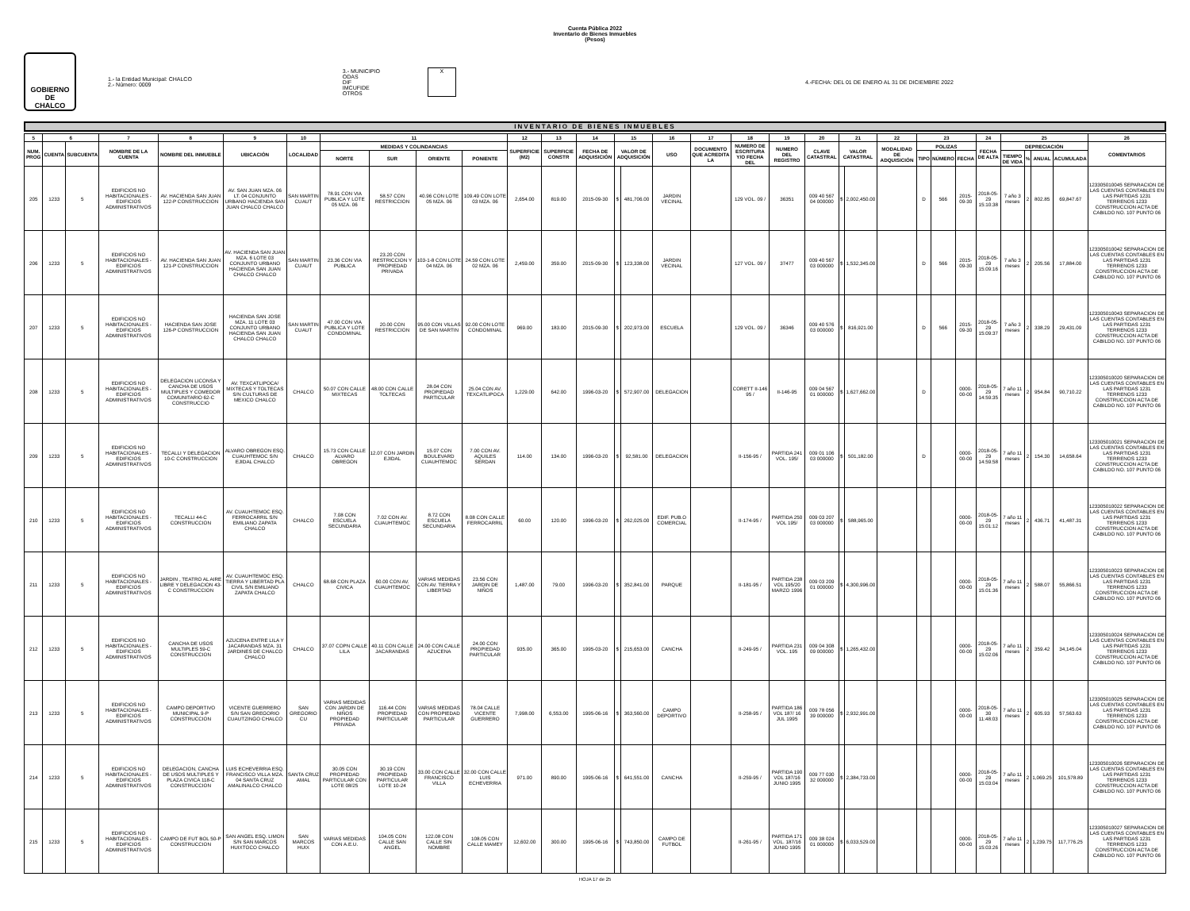Cuenta Pública 2022
Inventario de Bienes Inmuebles
(Pesos)
GOBIERNO DE
CHALCO
1.- la Entidad Municipal: CHALCO
2.- Número: 0009
3.- MUNICIPIO
ODAS
DIF
IMCUFIDE
OTROS
X
4.-FECHA: DEL 01 DE ENERO AL 31 DE DICIEMBRE 2022
INVENTARIO DE BIENES INMUEBLES
| 5 | 6 | | 7 | 8 | 9 | 10 | 11 | | | | 12 | 13 | 14 | 15 | | 16 | 17 | 18 | 19 | 20 | 21 | | 22 | 23 | | | 24 | 25 | | | | 26 |
| --- | --- | --- | --- | --- | --- | --- | --- | --- | --- | --- | --- | --- | --- | --- | --- | --- | --- | --- | --- | --- | --- | --- | --- | --- | --- | --- | --- | --- | --- | --- | --- | --- |
| NUM. PROG | CUENTA | SUBCUENTA | NOMBRE DE LA CUENTA | NOMBRE DEL INMUEBLE | UBICACIÓN | LOCALIDAD | MEDIDAS Y COLINDANCIAS | | | | SUPERFICIE (M2) | SUPERFICIE CONSTR | FECHA DE ADQUISICIÓN | VALOR DE ADQUISICIÓN | | USO | DOCUMENTO QUE ACREDITA LA | NUMERO DE ESCRITURA Y/O FECHA DEL | NUMERO DEL REGISTRO | CLAVE CATASTRAL | VALOR CATASTRAL | | MODALIDAD DE ADQUISICIÓN | POLIZAS | | | FECHA DE ALTA | DEPRECIACIÓN | | | | COMENTARIOS |
| | | | | | | | NORTE | SUR | ORIENTE | PONIENTE | | | | | | | | | | | | | | TIPO | NÚMERO | FECHA | | TIEMPO DE VIDA | % | ANUAL | ACUMULADA | |
| 205 | 1233 | 5 | EDIFICIOS NO HABITACIONALES - EDIFICIOS ADMINISTRATIVOS | AV. HACIENDA SAN JUAN 122-P CONSTRUCCION | AV. SAN JUAN MZA. 06 LT. 04 CONJUNTO URBANO HACIENDA SAN JUAN CHALCO CHALCO | SAN MARTIN CUAUT | 78.91 CON VIA PUBLICA Y LOTE 05 MZA. 06 | 58.57 CON RESTRICCION | 40.96 CON LOTE 05 MZA. 06 | 109.49 CON LOTE 03 MZA. 06 | 2,654.00 | 819.00 | 2015-09-30 | $ | 481,706.00 | JARDIN VECINAL | | 129 VOL. 09 / | 36351 | 009 40 567 04 000000 | $ | 2,002,450.00 | | D | 566 | 2015-09-30 | 2018-05-29 15:10:38 | 7 año 3 meses | 2 | 802.85 | 69,847.67 | 123305010045 SEPARACION DE LAS CUENTAS CONTABLES EN LAS PARTIDAS 1231 TERRENOS 1233 CONSTRUCCION ACTA DE CABILDO NO. 107 PUNTO 06 |
| 206 | 1233 | 5 | EDIFICIOS NO HABITACIONALES - EDIFICIOS ADMINISTRATIVOS | AV. HACIENDA SAN JUAN 121-P CONSTRUCCION | AV. HACIENDA SAN JUAN MZA. 6 LOTE 03 CONJUNTO URBANO HACIENDA SAN JUAN CHALCO CHALCO | SAN MARTIN CUAUT | 23.36 CON VIA PUBLICA | 23.20 CON RESTRICCION Y PROPIEDAD PRIVADA | 103-1-8 CON LOTE 04 MZA. 06 | 24.59 CON LOTE 02 MZA. 06 | 2,459.00 | 359.00 | 2015-09-30 | $ | 123,338.00 | JARDIN VECINAL | | 127 VOL. 09 / | 37477 | 009 40 567 03 000000 | $ | 1,532,345.00 | | D | 566 | 2015-09-30 | 2018-05-29 15:09:16 | 7 año 3 meses | 2 | 205.56 | 17,884.00 | 123305010042 SEPARACION DE LAS CUENTAS CONTABLES EN LAS PARTIDAS 1231 TERRENOS 1233 CONSTRUCCION ACTA DE CABILDO NO. 107 PUNTO 06 |
| 207 | 1233 | 5 | EDIFICIOS NO HABITACIONALES - EDIFICIOS ADMINISTRATIVOS | HACIENDA SAN JOSE 126-P CONSTRUCCION | HACIENDA SAN JOSE MZA. 11 LOTE 03 CONJUNTO URBANO HACIENDA SAN JUAN CHALCO CHALCO | SAN MARTIN CUAUT | 47.00 CON VIA PUBLICA Y LOTE CONDOMINAL | 20.00 CON RESTRICCION | 95.00 CON VILLAS DE SAN MARTIN | 92.00 CON LOTE CONDOMINAL | 969.00 | 183.00 | 2015-09-30 | $ | 202,973.00 | ESCUELA | | 129 VOL. 09 / | 36346 | 009 40 576 03 000000 | $ | 816,921.00 | | D | 566 | 2015-09-30 | 2018-05-29 15:09:37 | 7 año 3 meses | 2 | 338.29 | 29,431.09 | 123305010043 SEPARACION DE LAS CUENTAS CONTABLES EN LAS PARTIDAS 1231 TERRENOS 1233 CONSTRUCCION ACTA DE CABILDO NO. 107 PUNTO 06 |
| 208 | 1233 | 5 | EDIFICIOS NO HABITACIONALES - EDIFICIOS ADMINISTRATIVOS | DELEGACION LICONSA Y CANCHA DE USOS MULTIPLES Y COMEDOR COMUNITARIO 62-C CONSTRUCCIO | AV. TEXCATLIPOCA/ MIXTECAS Y TOLTECAS S/N CULTURAS DE MEXICO CHALCO | CHALCO | 50.07 CON CALLE MIXTECAS | 48.00 CON CALLE TOLTECAS | 28.04 CON PROPIEDAD PARTICULAR | 25.04 CON AV. TEXCATLIPOCA | 1,229.00 | 642.00 | 1996-03-20 | $ | 572,907.00 | DELEGACION | | CORETT II-146 95 / | II-146-95 | 009 04 567 01 000000 | $ | 1,627,662.00 | | D | | 0000-00-00 | 2018-05-29 14:59:35 | 7 año 11 meses | 2 | 954.84 | 90,710.22 | 123305010020 SEPARACION DE LAS CUENTAS CONTABLES EN LAS PARTIDAS 1231 TERRENOS 1233 CONSTRUCCION ACTA DE CABILDO NO. 107 PUNTO 06 |
| 209 | 1233 | 5 | EDIFICIOS NO HABITACIONALES - EDIFICIOS ADMINISTRATIVOS | TECALLI Y DELEGACION 10-C CONSTRUCCION | ALVARO OBREGON ESQ. CUAUHTEMOC S/N EJIDAL CHALCO | CHALCO | 15.73 CON CALLE ALVARO OBREGON | 12.07 CON JARDIN EJIDAL | 15.07 CON BOULEVARD CUAUHTEMOC | 7.00 CON AV. AQUILES SERDAN | 114.00 | 134.00 | 1996-03-20 | $ | 92,581.00 | DELEGACION | | II-156-95 / | PARTIDA 241 VOL. 195/ | 009 01 106 03 000000 | $ | 501,182.00 | | D | | 0000-00-00 | 2018-05-29 14:59:58 | 7 año 11 meses | 2 | 154.30 | 14,658.64 | 123305010021 SEPARACION DE LAS CUENTAS CONTABLES EN LAS PARTIDAS 1231 TERRENOS 1233 CONSTRUCCION ACTA DE CABILDO NO. 107 PUNTO 06 |
| 210 | 1233 | 5 | EDIFICIOS NO HABITACIONALES - EDIFICIOS ADMINISTRATIVOS | TECALLI 44-C CONSTRUCCION | AV. CUAUHTEMOC ESQ. FERROCARRIL S/N EMILIANO ZAPATA CHALCO | CHALCO | 7.08 CON ESCUELA SECUNDARIA | 7.02 CON AV. CUAUHTEMOC | 8.72 CON ESCUELA SECUNDARIA | 8.08 CON CALLE FERROCARRIL | 60.00 | 120.00 | 1996-03-20 | $ | 262,025.00 | EDIF. PUB.O COMERCIAL | | II-174-95 / | PARTIDA 250 VOL 195/ | 009 03 207 03 000000 | $ | 588,965.00 | | | | 0000-00-00 | 2018-05-29 15:01:12 | 7 año 11 meses | 2 | 436.71 | 41,487.31 | 123305010022 SEPARACION DE LAS CUENTAS CONTABLES EN LAS PARTIDAS 1231 TERRENOS 1233 CONSTRUCCION ACTA DE CABILDO NO. 107 PUNTO 06 |
| 211 | 1233 | 5 | EDIFICIOS NO HABITACIONALES - EDIFICIOS ADMINISTRATIVOS | JARDIN , TEATRO AL AIRE LIBRE Y DELEGACION 43-C CONSTRUCCION | AV. CUAUHTEMOC ESQ. TIERRA Y LIBERTAD PLA CIVIL S/N EMILIANO ZAPATA CHALCO | CHALCO | 68.68 CON PLAZA CIVICA | 60.00 CON AV. CUAUHTEMOC | VARIAS MEDIDAS CON AV. TIERRA Y LIBERTAD | 23.56 CON JARDIN DE NIÑOS | 1,487.00 | 79.00 | 1996-03-20 | $ | 352,841.00 | PARQUE | | II-181-95 / | PARTIDA 238 VOL 195/20 MARZO 1996 | 009 03 209 01 000000 | $ | 4,300,996.00 | | | | 0000-00-00 | 2018-05-29 15:01:36 | 7 año 11 meses | 2 | 588.07 | 55,866.51 | 123305010023 SEPARACION DE LAS CUENTAS CONTABLES EN LAS PARTIDAS 1231 TERRENOS 1233 CONSTRUCCION ACTA DE CABILDO NO. 107 PUNTO 06 |
| 212 | 1233 | 5 | EDIFICIOS NO HABITACIONALES - EDIFICIOS ADMINISTRATIVOS | CANCHA DE USOS MULTIPLES 59-C CONSTRUCCION | AZUCENA ENTRE LILA Y JACARANDAS MZA. 31 JARDINES DE CHALCO CHALCO | CHALCO | 37.07 COPN CALLE LILA | 40.11 CON CALLE JACARANDAS | 24.00 CON CALLE AZUCENA | 24.00 CON PROPIEDAD PARTICULAR | 935.00 | 365.00 | 1995-03-20 | $ | 215,653.00 | CANCHA | | II-249-95 / | PARTIDA 231 VOL. 195 | 009 04 308 09 000000 | $ | 1,265,432.00 | | | | 0000-00-00 | 2018-05-29 15:02:06 | 7 año 11 meses | 2 | 359.42 | 34,145.04 | 123305010024 SEPARACION DE LAS CUENTAS CONTABLES EN LAS PARTIDAS 1231 TERRENOS 1233 CONSTRUCCION ACTA DE CABILDO NO. 107 PUNTO 06 |
| 213 | 1233 | 5 | EDIFICIOS NO HABITACIONALES - EDIFICIOS ADMINISTRATIVOS | CAMPO DEPORTIVO MUNICIPAL 9-P CONSTRUCCION | VICENTE GUERRERO S/N SAN GREGORIO CUAUTZINGO CHALCO | SAN GREGORIO CU | VARIAS MEDIDAS CON JARDIN DE NIÑOS PROPIEDAD PRIVADA | 116.44 CON PROPIEDAD PARTICULAR | VARIAS MEDIDAS CON PROPIEDAD PARTICULAR | 78.04 CALLE VICENTE GUERRERO | 7,998.00 | 6,553.00 | 1995-06-16 | $ | 363,560.00 | CAMPO DEPORTIVO | | II-258-95 / | PARTIDA 186 VOL 187/ 16 JUL 1995 | 009 78 056 39 000000 | $ | 2,932,991.00 | | | | 0000-00-00 | 2018-05-30 11:48:03 | 7 año 11 meses | 2 | 605.93 | 57,563.63 | 123305010025 SEPARACION DE LAS CUENTAS CONTABLES EN LAS PARTIDAS 1231 TERRENOS 1233 CONSTRUCCION ACTA DE CABILDO NO. 107 PUNTO 06 |
| 214 | 1233 | 5 | EDIFICIOS NO HABITACIONALES - EDIFICIOS ADMINISTRATIVOS | DELEGACION, CANCHA DE USOS MULTIPLES Y PLAZA CIVICA 118-C CONSTRUCCION | LUIS ECHEVERRIA ESQ. FRANCISCO VILLA MZA. 04 SANTA CRUZ AMALINALCO CHALCO | SANTA CRUZ AMAL | 30.05 CON PROPIEDAD PARTICULAR CON LOTE 08/25 | 30.19 CON PROPIEDAD PARTICULAR LOTE 10-24 | 33.00 CON CALLE FRANCISCO VILLA | 32.00 CON CALLE LUIS ECHEVERRIA | 971.00 | 890.00 | 1995-06-16 | $ | 641,551.00 | CANCHA | | II-259-95 / | PARTIDA 190 VOL 187/16 JUNIO 1995 | 009 77 030 32 000000 | $ | 2,384,733.00 | | | | 0000-00-00 | 2018-05-29 15:03:04 | 7 año 11 meses | 2 | 1,069.25 | 101,578.89 | 123305010026 SEPARACION DE LAS CUENTAS CONTABLES EN LAS PARTIDAS 1231 TERRENOS 1233 CONSTRUCCION ACTA DE CABILDO NO. 107 PUNTO 06 |
| 215 | 1233 | 5 | EDIFICIOS NO HABITACIONALES - EDIFICIOS ADMINISTRATIVOS | CAMPO DE FUT BOL 50-P CONSTRUCCION | SAN ANGEL ESQ. LIMON S/N SAN MARCOS HUIXTOCO CHALCO | SAN MARCOS HUIX | VARIAS MEDIDAS CON A.E.U. | 104.05 CON CALLE SAN ANGEL | 122.08 CON CALLE SIN NOMBRE | 108.05 CON CALLE MAMEY | 12,602.00 | 300.00 | 1995-06-16 | $ | 743,850.00 | CAMPO DE FUTBOL | | II-261-95 / | PARTIDA 171 VOL. 187/16 JUNIO 1995 | 009 38 024 01 000000 | $ | 6,033,529.00 | | | | 0000-00-00 | 2018-05-29 15:03:26 | 7 año 11 meses | 2 | 1,239.75 | 117,776.25 | 123305010027 SEPARACION DE LAS CUENTAS CONTABLES EN LAS PARTIDAS 1231 TERRENOS 1233 CONSTRUCCION ACTA DE CABILDO NO. 107 PUNTO 06 |
HOJA 17 de 25